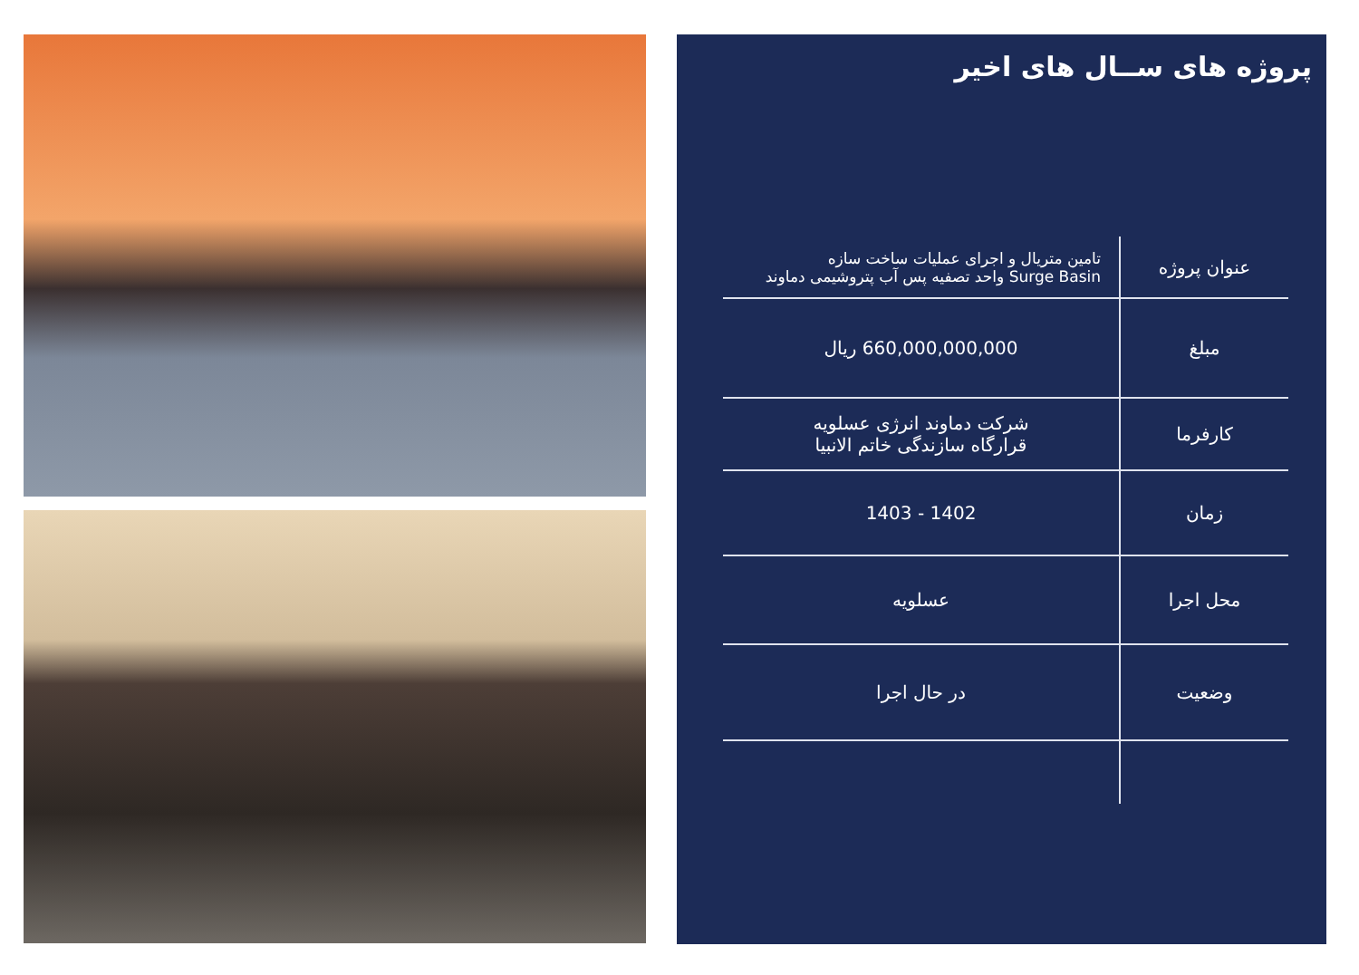پروژه های ســال های اخیر
| عنوان پروژه | تامین متریال و اجرای عملیات ساخت سازه Surge Basin واحد تصفیه پس آب پتروشیمی دماوند |
| مبلغ | 660,000,000,000 ریال |
| کارفرما | شرکت دماوند انرژی عسلویه قرارگاه سازندگی خاتم الانبیا |
| زمان | 1402 - 1403 |
| محل اجرا | عسلویه |
| وضعیت | در حال اجرا |